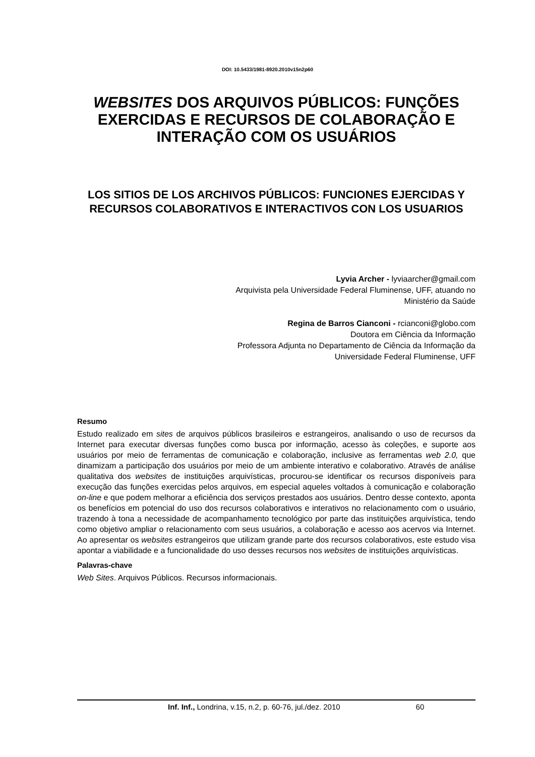DOI: 10.5433/1981-8920.2010v15n2p60
WEBSITES DOS ARQUIVOS PÚBLICOS: FUNÇÕES EXERCIDAS E RECURSOS DE COLABORAÇÃO E INTERAÇÃO COM OS USUÁRIOS
LOS SITIOS DE LOS ARCHIVOS PÚBLICOS: FUNCIONES EJERCIDAS Y RECURSOS COLABORATIVOS E INTERACTIVOS CON LOS USUARIOS
Lyvia Archer - lyviaarcher@gmail.com
Arquivista pela Universidade Federal Fluminense, UFF, atuando no
Ministério da Saúde
Regina de Barros Cianconi - rcianconi@globo.com
Doutora em Ciência da Informação
Professora Adjunta no Departamento de Ciência da Informação da
Universidade Federal Fluminense, UFF
Resumo
Estudo realizado em sites de arquivos públicos brasileiros e estrangeiros, analisando o uso de recursos da Internet para executar diversas funções como busca por informação, acesso às coleções, e suporte aos usuários por meio de ferramentas de comunicação e colaboração, inclusive as ferramentas web 2.0, que dinamizam a participação dos usuários por meio de um ambiente interativo e colaborativo. Através de análise qualitativa dos websites de instituições arquivísticas, procurou-se identificar os recursos disponíveis para execução das funções exercidas pelos arquivos, em especial aqueles voltados à comunicação e colaboração on-line e que podem melhorar a eficiência dos serviços prestados aos usuários. Dentro desse contexto, aponta os benefícios em potencial do uso dos recursos colaborativos e interativos no relacionamento com o usuário, trazendo à tona a necessidade de acompanhamento tecnológico por parte das instituições arquivística, tendo como objetivo ampliar o relacionamento com seus usuários, a colaboração e acesso aos acervos via Internet. Ao apresentar os websites estrangeiros que utilizam grande parte dos recursos colaborativos, este estudo visa apontar a viabilidade e a funcionalidade do uso desses recursos nos websites de instituições arquivísticas.
Palavras-chave
Web Sites. Arquivos Públicos. Recursos informacionais.
Inf. Inf., Londrina, v.15, n.2, p. 60-76, jul./dez. 2010 60